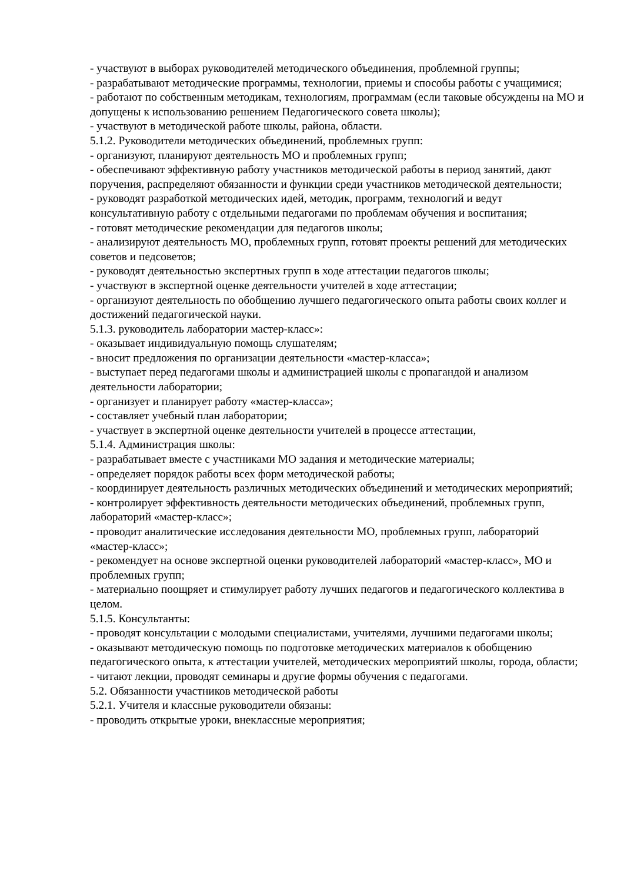- участвуют в выборах руководителей методического объединения, проблемной группы;
- разрабатывают методические программы, технологии, приемы и способы работы с учащимися;
- работают по собственным методикам, технологиям, программам (если таковые обсуждены на МО и допущены к использованию решением Педагогического совета школы);
- участвуют в методической работе школы, района, области.
5.1.2. Руководители методических объединений, проблемных групп:
- организуют, планируют деятельность МО и проблемных групп;
- обеспечивают эффективную работу участников методической работы в период занятий, дают поручения, распределяют обязанности и функции среди участников методической деятельности;
- руководят разработкой методических идей, методик, программ, технологий и ведут консультативную работу с отдельными педагогами по проблемам обучения и воспитания;
- готовят методические рекомендации для педагогов школы;
- анализируют деятельность МО, проблемных групп, готовят проекты решений для методических советов и педсоветов;
- руководят деятельностью экспертных групп в ходе аттестации педагогов школы;
- участвуют в экспертной оценке деятельности учителей в ходе аттестации;
- организуют деятельность по обобщению лучшего педагогического опыта работы своих коллег и достижений педагогической науки.
5.1.3. руководитель лаборатории мастер-класс»:
- оказывает индивидуальную помощь слушателям;
- вносит предложения по организации деятельности «мастер-класса»;
- выступает перед педагогами школы и администрацией школы с пропагандой и анализом деятельности лаборатории;
- организует и планирует работу «мастер-класса»;
- составляет учебный план лаборатории;
- участвует в экспертной оценке деятельности учителей в процессе аттестации,
5.1.4. Администрация школы:
- разрабатывает вместе с участниками МО задания и методические материалы;
- определяет порядок работы всех форм методической работы;
- координирует деятельность различных методических объединений и методических мероприятий;
- контролирует эффективность деятельности методических объединений, проблемных групп, лабораторий «мастер-класс»;
- проводит аналитические исследования деятельности МО, проблемных групп, лабораторий «мастер-класс»;
- рекомендует на основе экспертной оценки руководителей лабораторий «мастер-класс», МО и проблемных групп;
- материально поощряет и стимулирует работу лучших педагогов и педагогического коллектива в целом.
5.1.5. Консультанты:
- проводят консультации с молодыми специалистами, учителями, лучшими педагогами школы;
- оказывают методическую помощь по подготовке методических материалов к обобщению педагогического опыта, к аттестации учителей, методических мероприятий школы, города, области;
- читают лекции, проводят семинары и другие формы обучения с педагогами.
5.2. Обязанности участников методической работы
5.2.1. Учителя и классные руководители обязаны:
- проводить открытые уроки, внеклассные мероприятия;